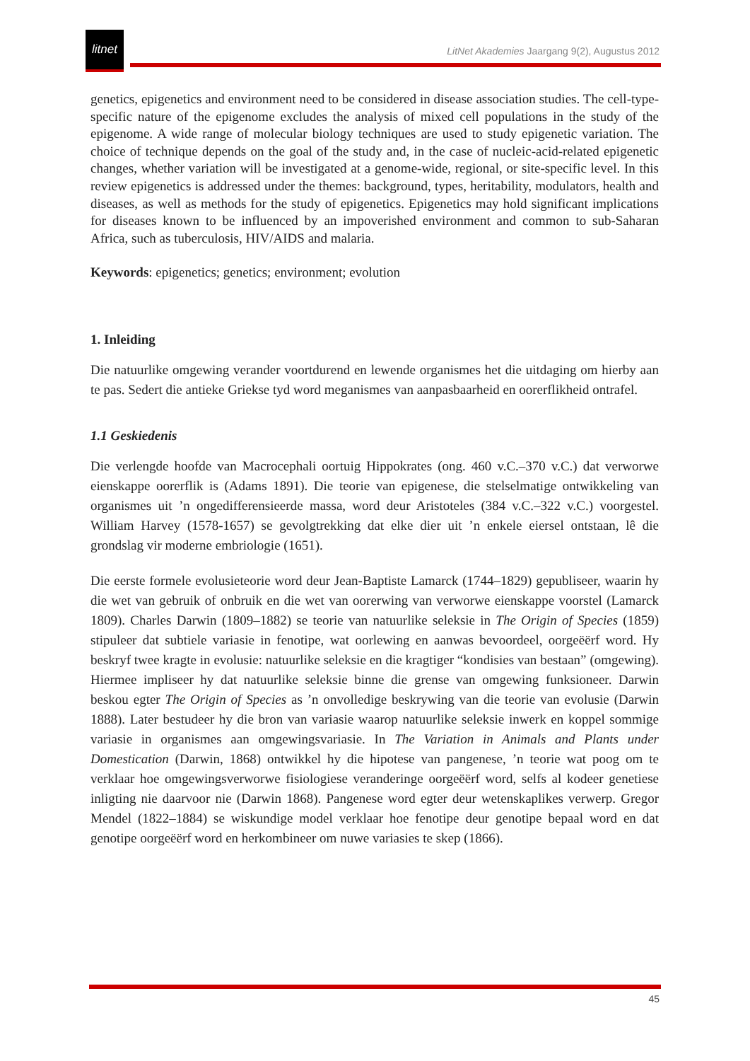litnet
LitNet Akademies Jaargang 9(2), Augustus 2012
genetics, epigenetics and environment need to be considered in disease association studies. The cell-type-specific nature of the epigenome excludes the analysis of mixed cell populations in the study of the epigenome. A wide range of molecular biology techniques are used to study epigenetic variation. The choice of technique depends on the goal of the study and, in the case of nucleic-acid-related epigenetic changes, whether variation will be investigated at a genome-wide, regional, or site-specific level. In this review epigenetics is addressed under the themes: background, types, heritability, modulators, health and diseases, as well as methods for the study of epigenetics. Epigenetics may hold significant implications for diseases known to be influenced by an impoverished environment and common to sub-Saharan Africa, such as tuberculosis, HIV/AIDS and malaria.
Keywords: epigenetics; genetics; environment; evolution
1. Inleiding
Die natuurlike omgewing verander voortdurend en lewende organismes het die uitdaging om hierby aan te pas. Sedert die antieke Griekse tyd word meganismes van aanpasbaarheid en oorerflikheid ontrafel.
1.1 Geskiedenis
Die verlengde hoofde van Macrocephali oortuig Hippokrates (ong. 460 v.C.–370 v.C.) dat verworwe eienskappe oorerflik is (Adams 1891). Die teorie van epigenese, die stelselmatige ontwikkeling van organismes uit ’n ongedifferensieerde massa, word deur Aristoteles (384 v.C.–322 v.C.) voorgestel. William Harvey (1578-1657) se gevolgtrekking dat elke dier uit ’n enkele eiersel ontstaan, lê die grondslag vir moderne embriologie (1651).
Die eerste formele evolusieteorie word deur Jean-Baptiste Lamarck (1744–1829) gepubliseer, waarin hy die wet van gebruik of onbruik en die wet van oorerwing van verworwe eienskappe voorstel (Lamarck 1809). Charles Darwin (1809–1882) se teorie van natuurlike seleksie in The Origin of Species (1859) stipuleer dat subtiele variasie in fenotipe, wat oorlewing en aanwas bevoordeel, oorgeëërf word. Hy beskryf twee kragte in evolusie: natuurlike seleksie en die kragtiger “kondisies van bestaan” (omgewing). Hiermee impliseer hy dat natuurlike seleksie binne die grense van omgewing funksioneer. Darwin beskou egter The Origin of Species as ’n onvolledige beskrywing van die teorie van evolusie (Darwin 1888). Later bestudeer hy die bron van variasie waarop natuurlike seleksie inwerk en koppel sommige variasie in organismes aan omgewingsvariasie. In The Variation in Animals and Plants under Domestication (Darwin, 1868) ontwikkel hy die hipotese van pangenese, ’n teorie wat poog om te verklaar hoe omgewingsverworwe fisiologiese veranderinge oorgeëërf word, selfs al kodeer genetiese inligting nie daarvoor nie (Darwin 1868). Pangenese word egter deur wetenskaplikes verwerp. Gregor Mendel (1822–1884) se wiskundige model verklaar hoe fenotipe deur genotipe bepaal word en dat genotipe oorgeëërf word en herkombineer om nuwe variasies te skep (1866).
45